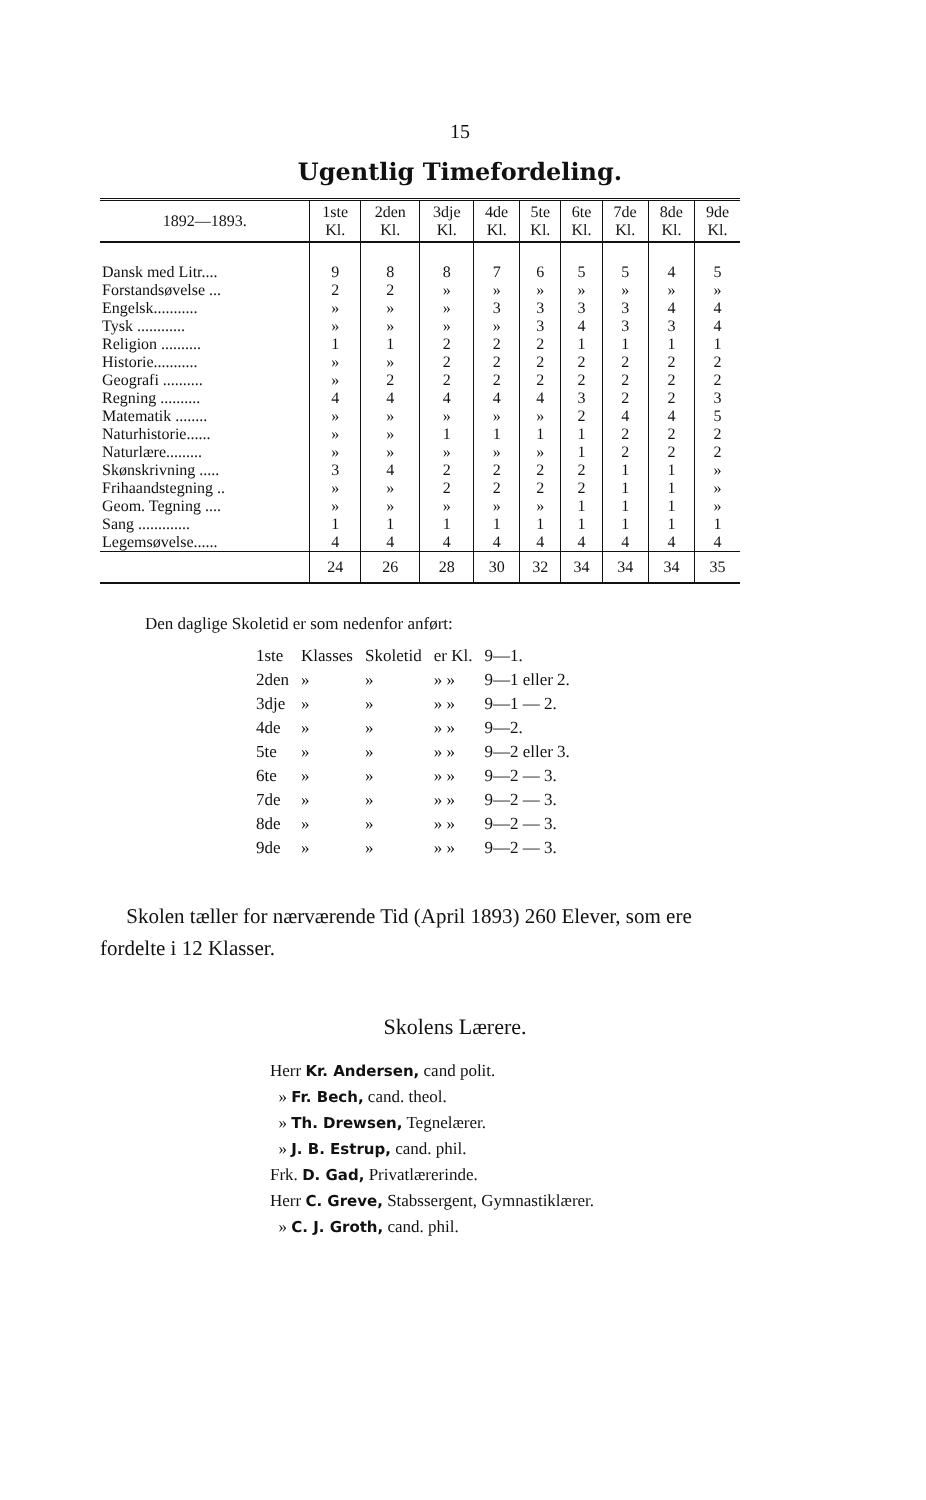15
Ugentlig Timefordeling.
| 1892—1893. | 1ste Kl. | 2den Kl. | 3dje Kl. | 4de Kl. | 5te Kl. | 6te Kl. | 7de Kl. | 8de Kl. | 9de Kl. |
| --- | --- | --- | --- | --- | --- | --- | --- | --- | --- |
| Dansk med Litr.... | 9 | 8 | 8 | 7 | 6 | 5 | 5 | 4 | 5 |
| Forstandsøvelse ... | 2 | 2 | » | » | » | » | » | » | » |
| Engelsk........... | » | » | » | 3 | 3 | 3 | 3 | 4 | 4 |
| Tysk ............ | » | » | » | » | 3 | 4 | 3 | 3 | 4 |
| Religion .......... | 1 | 1 | 2 | 2 | 2 | 1 | 1 | 1 | 1 |
| Historie........... | » | » | 2 | 2 | 2 | 2 | 2 | 2 | 2 |
| Geografi .......... | » | 2 | 2 | 2 | 2 | 2 | 2 | 2 | 2 |
| Regning .......... | 4 | 4 | 4 | 4 | 4 | 3 | 2 | 2 | 3 |
| Matematik ........ | » | » | » | » | » | 2 | 4 | 4 | 5 |
| Naturhistorie...... | » | » | 1 | 1 | 1 | 1 | 2 | 2 | 2 |
| Naturlære......... | » | » | » | » | » | 1 | 2 | 2 | 2 |
| Skønskrivning ..... | 3 | 4 | 2 | 2 | 2 | 2 | 1 | 1 | » |
| Frihaandstegning .. | » | » | 2 | 2 | 2 | 2 | 1 | 1 | » |
| Geom. Tegning .... | » | » | » | » | » | 1 | 1 | 1 | » |
| Sang ............. | 1 | 1 | 1 | 1 | 1 | 1 | 1 | 1 | 1 |
| Legemsøvelse...... | 4 | 4 | 4 | 4 | 4 | 4 | 4 | 4 | 4 |
| | 24 | 26 | 28 | 30 | 32 | 34 | 34 | 34 | 35 |
Den daglige Skoletid er som nedenfor anført:
| 1ste | Klasses | Skoletid | er Kl. | 9—1. |
| 2den | » | » | » » | 9—1 eller 2. |
| 3dje | » | » | » » | 9—1 — 2. |
| 4de | » | » | » » | 9—2. |
| 5te | » | » | » » | 9—2 eller 3. |
| 6te | » | » | » » | 9—2 — 3. |
| 7de | » | » | » » | 9—2 — 3. |
| 8de | » | » | » » | 9—2 — 3. |
| 9de | » | » | » » | 9—2 — 3. |
Skolen tæller for nærværende Tid (April 1893) 260 Elever, som ere fordelte i 12 Klasser.
Skolens Lærere.
Herr Kr. Andersen, cand polit.
» Fr. Bech, cand. theol.
» Th. Drewsen, Tegnelærer.
» J. B. Estrup, cand. phil.
Frk. D. Gad, Privatlærerinde.
Herr C. Greve, Stabssergent, Gymnastiklærer.
» C. J. Groth, cand. phil.